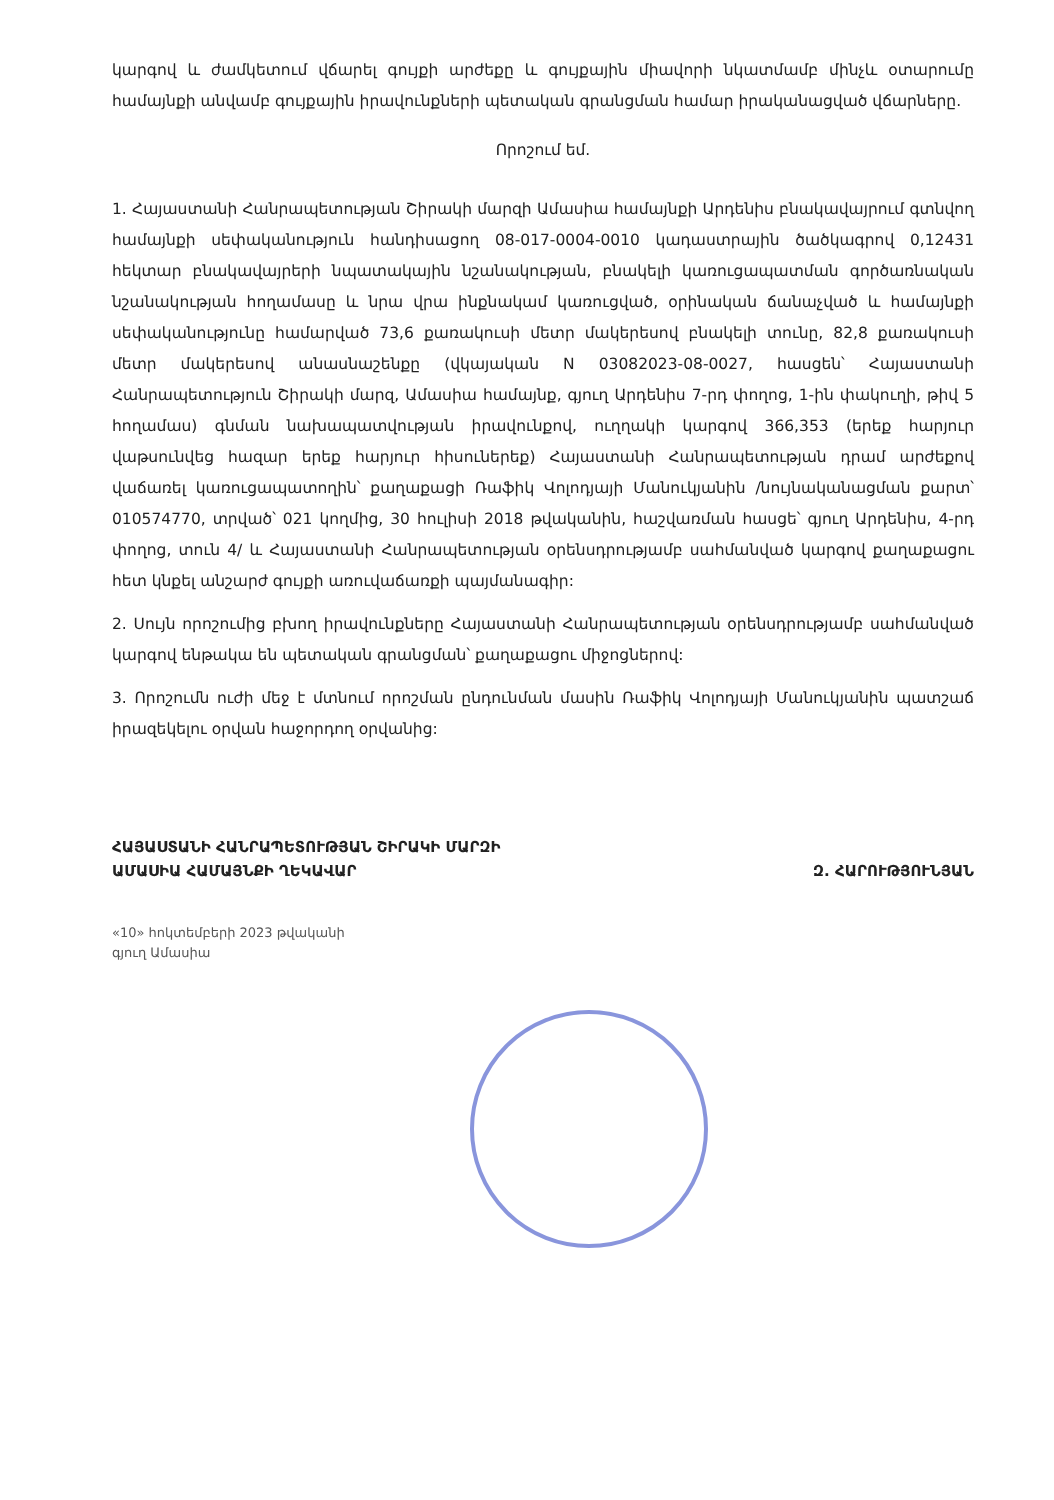կարգով և ժամկետում վճարել գույքի արժեքը և գույքային միավորի նկատմամբ մինչև օտարումը համայնքի անվամբ գույքային իրավունքների պետական գրանցման համար իրականացված վճարները.
Որոշում եմ.
1. Հայաստանի Հանրապետության Շիրակի մարզի Ամասիա համայնքի Արդենիս բնակավայրում գտնվող համայնքի սեփականություն հանդիսացող 08-017-0004-0010 կադաստրային ծածկագրով 0,12431 հեկտար բնակավայրերի նպատակային նշանակության, բնակելի կառուցապատման գործառնական նշանակության հողամասը և նրա վրա ինքնակամ կառուցված, օրինական ճանաչված և համայնքի սեփականությունը համարված 73,6 քառակուսի մետր մակերեսով բնակելի տունը, 82,8 քառակուսի մետր մակերեսով անասնաշենքը (վկայական N 03082023-08-0027, հասցեն՝ Հայաստանի Հանրապետություն Շիրակի մարզ, Ամասիա համայնք, գյուղ Արդենիս 7-րդ փողոց, 1-ին փակուղի, թիվ 5 հողամաս) գնման նախապատվության իրավունքով, ուղղակի կարգով 366,353 (երեք հարյուր վաթսունվեց հազար երեք հարյուր հիսուներեք) Հայաստանի Հանրապետության դրամ արժեքով վաճառել կառուցապատողին՝ քաղաքացի Ռաֆիկ Վոլոդյայի Մանուկյանին /նույնականացման քարտ՝ 010574770, տրված՝ 021 կողմից, 30 հուլիսի 2018 թվականին, հաշվառման հասցե՝ գյուղ Արդենիս, 4-րդ փողոց, տուն 4/ և Հայաստանի Հանրապետության օրենսդրությամբ սահմանված կարգով քաղաքացու հետ կնքել անշարժ գույքի առուվաճառքի պայմանագիր:
2. Սույն որոշումից բխող իրավունքները Հայաստանի Հանրապետության օրենսդրությամբ սահմանված կարգով ենթակա են պետական գրանցման՝ քաղաքացու միջոցներով:
3. Որոշումն ուժի մեջ է մտնում որոշման ընդունման մասին Ռաֆիկ Վոլոդյայի Մանուկյանին պատշաճ իրազեկելու օրվան հաջորդող օրվանից:
ՀԱՅԱՍՏԱՆԻ ՀԱՆՐԱՊԵՏՈՒԹՅԱՆ ՇԻՐԱԿԻ ՄԱՐԶԻ
ԱՄԱՍԻԱ ՀԱՄԱՅՆՔԻ ՂԵԿԱՎԱՐ
Զ. ՀԱՐՈՒԹՅՈՒՆՅԱՆ
«10» հոկտեմբերի 2023 թվականի
գյուղ Ամասիա